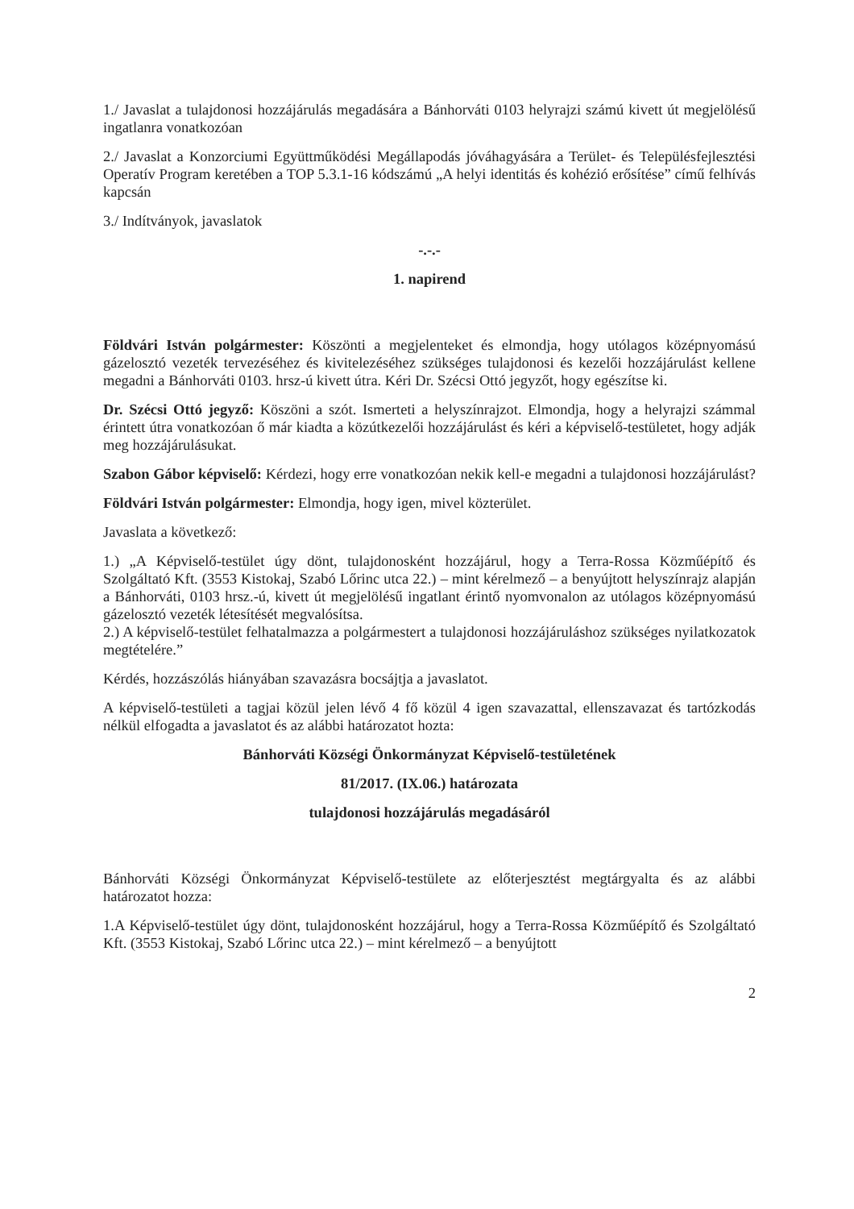1./ Javaslat a tulajdonosi hozzájárulás megadására a Bánhorváti 0103 helyrajzi számú kivett út megjelölésű ingatlanra vonatkozóan
2./ Javaslat a Konzorciumi Együttműködési Megállapodás jóváhagyására a Terület- és Településfejlesztési Operatív Program keretében a TOP 5.3.1-16 kódszámú „A helyi identitás és kohézió erősítése” című felhívás kapcsán
3./ Indítványok, javaslatok
-.-.-
1. napirend
Földvári István polgármester: Köszönti a megjelenteket és elmondja, hogy utólagos középnyomású gázelosztó vezeték tervezéséhez és kivitelezéséhez szükséges tulajdonosi és kezelői hozzájárulást kellene megadni a Bánhorváti 0103. hrsz-ú kivett útra. Kéri Dr. Szécsi Ottó jegyzőt, hogy egészítse ki.
Dr. Szécsi Ottó jegyző: Köszöni a szót. Ismerteti a helyszínrajzot. Elmondja, hogy a helyrajzi számmal érintett útra vonatkozóan ő már kiadta a közútkezelői hozzájárulást és kéri a képviselő-testületet, hogy adják meg hozzájárulásukat.
Szabon Gábor képviselő: Kérdezi, hogy erre vonatkozóan nekik kell-e megadni a tulajdonosi hozzájárulást?
Földvári István polgármester: Elmondja, hogy igen, mivel közterület.
Javaslata a következő:
1.) „A Képviselő-testület úgy dönt, tulajdonosként hozzájárul, hogy a Terra-Rossa Közműépítő és Szolgáltató Kft. (3553 Kistokaj, Szabó Lőrinc utca 22.) – mint kérelmező – a benyújtott helyszínrajz alapján a Bánhorváti, 0103 hrsz.-ú, kivett út megjelölésű ingatlant érintő nyomvonalon az utólagos középnyomású gázelosztó vezeték létesítését megvalósítsa.
2.) A képviselő-testület felhatalmazza a polgármestert a tulajdonosi hozzájáruláshoz szükséges nyilatkozatok megtételére.”
Kérdés, hozzászólás hiányában szavazásra bocsájtja a javaslatot.
A képviselő-testületi a tagjai közül jelen lévő 4 fő közül 4 igen szavazattal, ellenszavazat és tartózkodás nélkül elfogadta a javaslatot és az alábbi határozatot hozta:
Bánhorváti Községi Önkormányzat Képviselő-testületének
81/2017. (IX.06.) határozata
tulajdonosi hozzájárulás megadásáról
Bánhorváti Községi Önkormányzat Képviselő-testülete az előterjesztést megtárgyalta és az alábbi határozatot hozza:
1.A Képviselő-testület úgy dönt, tulajdonosként hozzájárul, hogy a Terra-Rossa Közműépítő és Szolgáltató Kft. (3553 Kistokaj, Szabó Lőrinc utca 22.) – mint kérelmező – a benyújtott
2